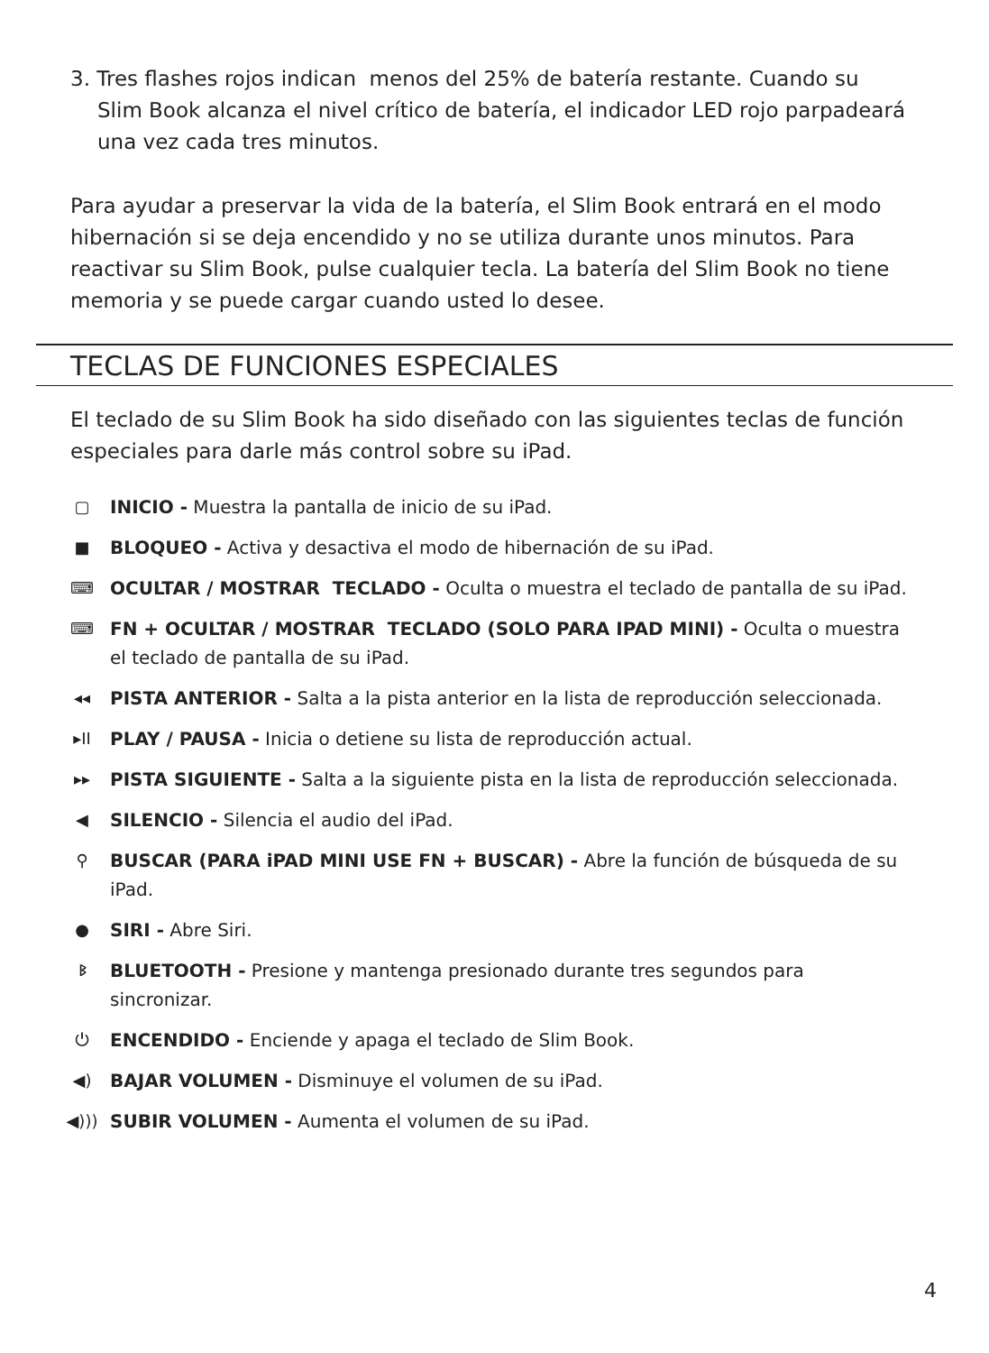3. Tres flashes rojos indican menos del 25% de batería restante. Cuando su Slim Book alcanza el nivel crítico de batería, el indicador LED rojo parpadeará una vez cada tres minutos.
Para ayudar a preservar la vida de la batería, el Slim Book entrará en el modo hibernación si se deja encendido y no se utiliza durante unos minutos. Para reactivar su Slim Book, pulse cualquier tecla. La batería del Slim Book no tiene memoria y se puede cargar cuando usted lo desee.
TECLAS DE FUNCIONES ESPECIALES
El teclado de su Slim Book ha sido diseñado con las siguientes teclas de función especiales para darle más control sobre su iPad.
▢ INICIO - Muestra la pantalla de inicio de su iPad.
■ BLOQUEO - Activa y desactiva el modo de hibernación de su iPad.
⌨ OCULTAR / MOSTRAR TECLADO - Oculta o muestra el teclado de pantalla de su iPad.
⌨ FN + OCULTAR / MOSTRAR TECLADO (SOLO PARA IPAD MINI) - Oculta o muestra el teclado de pantalla de su iPad.
◂◂ PISTA ANTERIOR - Salta a la pista anterior en la lista de reproducción seleccionada.
▸II PLAY / PAUSA - Inicia o detiene su lista de reproducción actual.
▸▸ PISTA SIGUIENTE - Salta a la siguiente pista en la lista de reproducción seleccionada.
◀ SILENCIO - Silencia el audio del iPad.
⚲ BUSCAR (PARA iPAD MINI USE FN + BUSCAR) - Abre la función de búsqueda de su iPad.
● SIRI - Abre Siri.
ᛒ BLUETOOTH - Presione y mantenga presionado durante tres segundos para sincronizar.
⏻ ENCENDIDO - Enciende y apaga el teclado de Slim Book.
◀) BAJAR VOLUMEN - Disminuye el volumen de su iPad.
◀))) SUBIR VOLUMEN - Aumenta el volumen de su iPad.
4